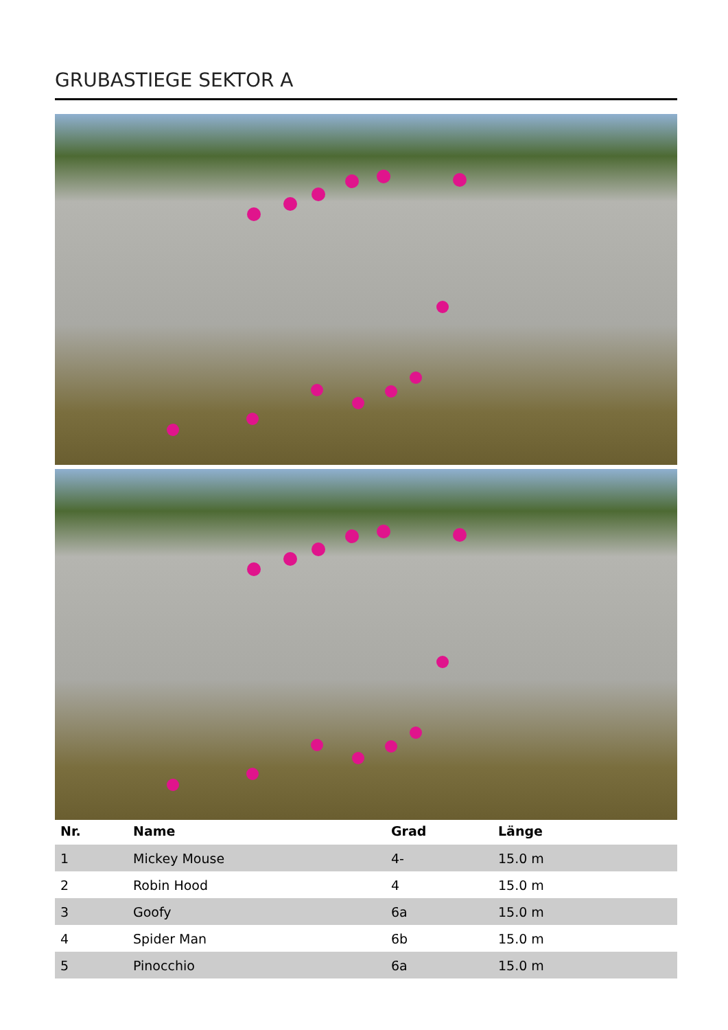GRUBASTIEGE SEKTOR A
| Nr. | Name | Grad | Länge |
| --- | --- | --- | --- |
| 1 | Mickey Mouse | 4- | 15.0 m |
| 2 | Robin Hood | 4 | 15.0 m |
| 3 | Goofy | 6a | 15.0 m |
| 4 | Spider Man | 6b | 15.0 m |
| 5 | Pinocchio | 6a | 15.0 m |